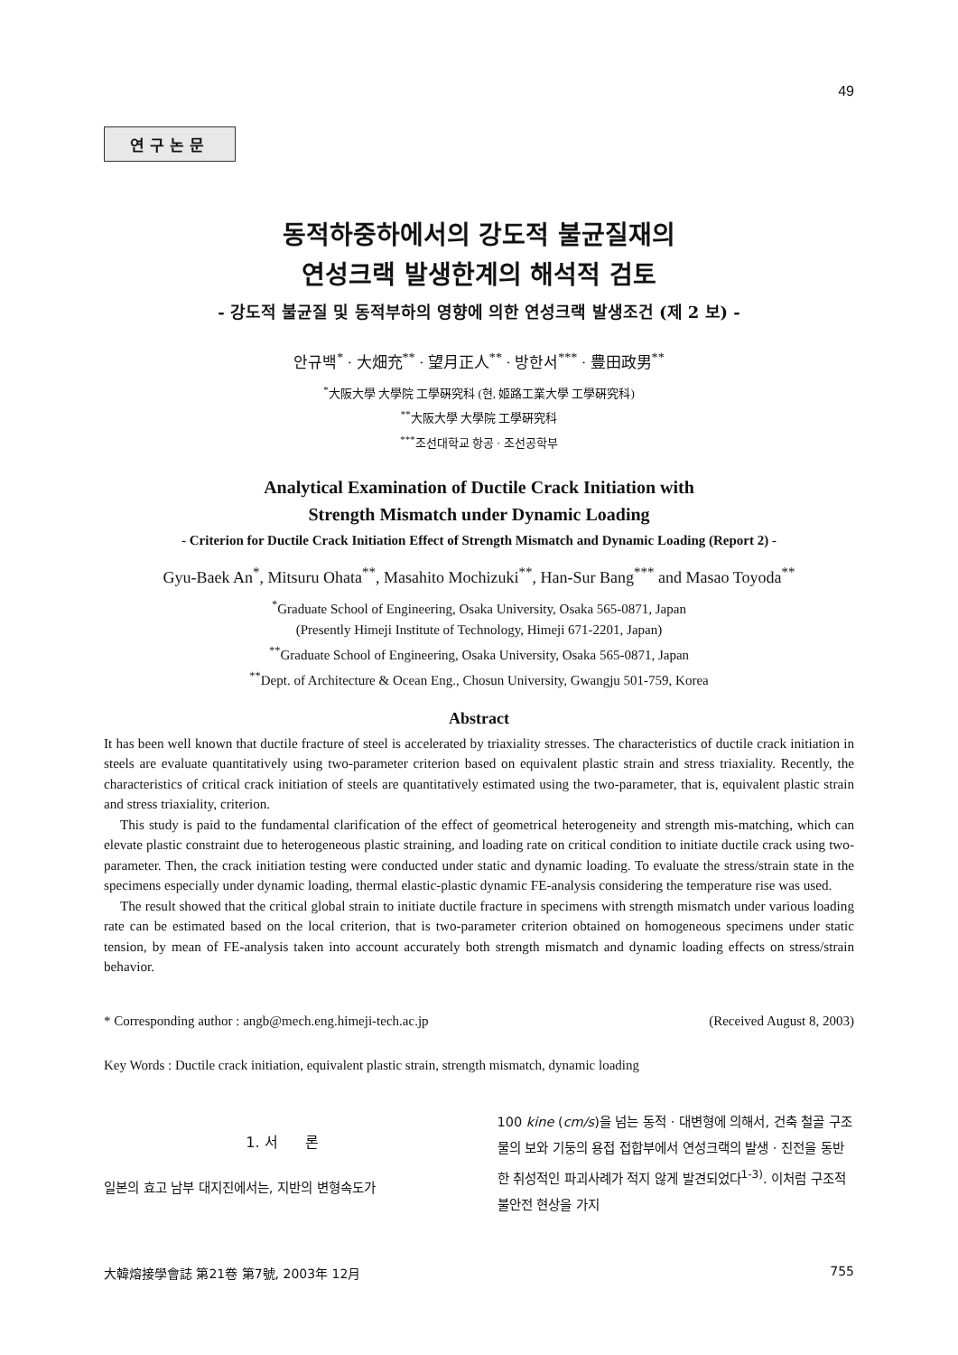49
연구논문
동적하중하에서의 강도적 불균질재의
연성크랙 발생한계의 해석적 검토
- 강도적 불균질 및 동적부하의 영향에 의한 연성크랙 발생조건 (제 2 보) -
안규백<sup>*</sup> · 大畑充<sup>**</sup> · 望月正人<sup>**</sup> · 방한서<sup>***</sup> · 豊田政男<sup>**</sup>
<sup>*</sup> 大阪大學 大學院 工學硏究科 (현, 姬路工業大學 工學硏究科)
<sup>**</sup> 大阪大學 大學院 工學硏究科
<sup>***</sup> 조선대학교 항공 · 조선공학부
Analytical Examination of Ductile Crack Initiation with
Strength Mismatch under Dynamic Loading
- Criterion for Ductile Crack Initiation Effect of Strength Mismatch and Dynamic Loading (Report 2) -
Gyu-Baek An<sup>*</sup>, Mitsuru Ohata<sup>**</sup>, Masahito Mochizuki<sup>**</sup>, Han-Sur Bang<sup>***</sup> and Masao Toyoda<sup>**</sup>
<sup>*</sup> Graduate School of Engineering, Osaka University, Osaka 565-0871, Japan
(Presently Himeji Institute of Technology, Himeji 671-2201, Japan)
<sup>**</sup> Graduate School of Engineering, Osaka University, Osaka 565-0871, Japan
<sup>**</sup> Dept. of Architecture & Ocean Eng., Chosun University, Gwangju 501-759, Korea
Abstract
It has been well known that ductile fracture of steel is accelerated by triaxiality stresses. The characteristics of ductile crack initiation in steels are evaluate quantitatively using two-parameter criterion based on equivalent plastic strain and stress triaxiality. Recently, the characteristics of critical crack initiation of steels are quantitatively estimated using the two-parameter, that is, equivalent plastic strain and stress triaxiality, criterion.
This study is paid to the fundamental clarification of the effect of geometrical heterogeneity and strength mis-matching, which can elevate plastic constraint due to heterogeneous plastic straining, and loading rate on critical condition to initiate ductile crack using two-parameter. Then, the crack initiation testing were conducted under static and dynamic loading. To evaluate the stress/strain state in the specimens especially under dynamic loading, thermal elastic-plastic dynamic FE-analysis considering the temperature rise was used.
The result showed that the critical global strain to initiate ductile fracture in specimens with strength mismatch under various loading rate can be estimated based on the local criterion, that is two-parameter criterion obtained on homogeneous specimens under static tension, by mean of FE-analysis taken into account accurately both strength mismatch and dynamic loading effects on stress/strain behavior.
* Corresponding author : angb@mech.eng.himeji-tech.ac.jp (Received August 8, 2003)
Key Words : Ductile crack initiation, equivalent plastic strain, strength mismatch, dynamic loading
1. 서 론
일본의 효고 남부 대지진에서는, 지반의 변형속도가
100 kine (cm/s)을 넘는 동적 · 대변형에 의해서, 건축 철골 구조물의 보와 기둥의 용접 접합부에서 연성크랙의 발생 · 진전을 동반한 취성적인 파괴사례가 적지 않게 발견되었다<sup>1-3)</sup>. 이처럼 구조적 불안전 현상을 가지
大韓熔接學會誌 第21卷 第7號, 2003年 12月 755